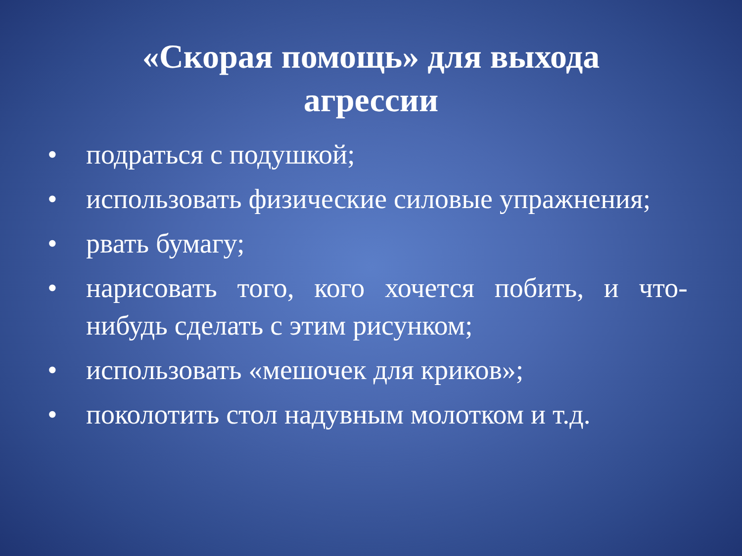«Скорая помощь» для выхода
агрессии
• подраться с подушкой;
• использовать физические силовые упражнения;
• рвать бумагу;
• нарисовать того, кого хочется побить, и что-нибудь сделать с этим рисунком;
• использовать «мешочек для криков»;
• поколотить стол надувным молотком и т.д.